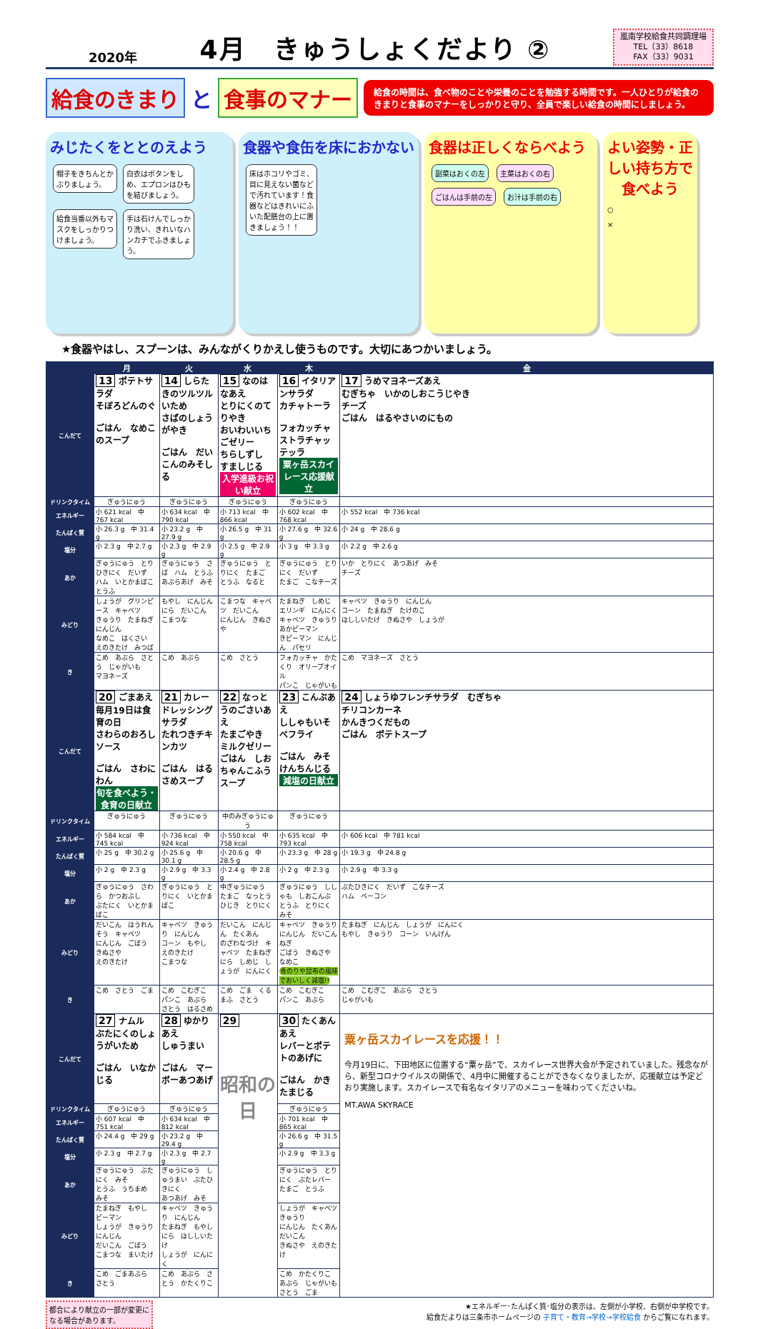2020年 4月　きゅうしょくだより ②
嵐南学校給食共同調理場
TEL（33）8618
FAX（33）9031
給食のきまり と 食事のマナー
給食の時間は、食べ物のことや栄養のことを勉強する時間です。一人ひとりが給食のきまりと食事のマナーをしっかりと守り、全員で楽しい給食の時間にしましょう。
みじたくをととのえよう
帽子をきちんとかぶりましょう。 白衣はボタンをしめ、エプロンはひもを結びましょう。
給食当番以外もマスクをしっかりつけましょう。 手は石けんでしっかり洗い、きれいなハンカチでふきましょう。
食器や食缶を床におかない
床はホコリやゴミ、目に見えない菌などで汚れています！食器などはきれいにふいた配膳台の上に置きましょう！！
食器は正しくならべよう
副菜はおくの左 主菜はおくの右
ごはんは手前の左 お汁は手前の右
よい姿勢・正しい持ち方で食べよう
○
×
★食器やはし、スプーンは、みんながくりかえし使うものです。大切にあつかいましょう。
| | 月 | 火 | 水 | 木 | 金 |
| --- | --- | --- | --- | --- | --- |
| こんだて | 13 ポテトサラダ そぼろどんのぐ ごはん なめこのスープ | 14 しらたきのツルツルいため さばのしょうがやき ごはん だいこんのみそしる | 15 なのはなあえ とりにくのてりやき おいわいいちごゼリー ちらしずし すましじる 入学進級お祝い献立 | 16 イタリアンサラダ カチャトーラ フォカッチャ ストラチャッテッラ 粟ヶ岳スカイレース応援献立 | 17 うめマヨネーズあえ むぎちゃ いかのしおこうじやき チーズ ごはん はるやさいのにもの |
| ドリンクタイム | ぎゅうにゅう | ぎゅうにゅう | ぎゅうにゅう | ぎゅうにゅう | |
| エネルギー | 小 621 kcal 中 767 kcal | 小 634 kcal 中 790 kcal | 小 713 kcal 中 866 kcal | 小 602 kcal 中 768 kcal | 小 552 kcal 中 736 kcal |
| たんぱく質 | 小 26.3 g 中 31.4 g | 小 23.2 g 中 27.9 g | 小 26.5 g 中 31 g | 小 27.6 g 中 32.6 g | 小 24 g 中 28.6 g |
| 塩分 | 小 2.3 g 中 2.7 g | 小 2.3 g 中 2.9 g | 小 2.5 g 中 2.9 g | 小 3 g 中 3.3 g | 小 2.2 g 中 2.6 g |
| あか | ぎゅうにゅう とりひきにく だいず ハム いとかまぼこ とうふ | ぎゅうにゅう さば ハム とうふ あぶらあげ みそ | ぎゅうにゅう とりにく たまご とうふ なると | ぎゅうにゅう とりにく だいず たまご こなチーズ | いか とりにく あつあげ みそ チーズ |
| みどり | しょうが グリンピース キャベツ きゅうり たまねぎ にんじん なめこ はくさい えのきたけ みつば | もやし にんじん にら だいこん こまつな | こまつな キャベツ だいこん にんじん きぬさや | たまねぎ しめじ エリンギ にんにく キャベツ きゅうり あかピーマン きピーマン にんじん パセリ | キャベツ きゅうり にんじん コーン たまねぎ たけのこ ほししいたけ きぬさや しょうが |
| き | こめ あぶら さとう じゃがいも マヨネーズ | こめ あぶら | こめ さとう | フォカッチャ かたくり オリーブオイル パンこ じゃがいも | こめ マヨネーズ さとう |
| こんだて | 20 ごまあえ 毎月19日は食育の日 さわらのおろしソース ごはん さわにわん 旬を食べよう・食育の日献立 | 21 カレードレッシングサラダ たれつきチキンカツ ごはん はるさめスープ | 22 なっとうのごさいあえ たまごやき ミルクゼリー ごはん しおちゃんこふうスープ | 23 こんぶあえ ししゃもいそべフライ ごはん みそけんちんじる 減塩の日献立 | 24 しょうゆフレンチサラダ むぎちゃ チリコンカーネ かんきつくだもの ごはん ポテトスープ |
| ドリンクタイム | ぎゅうにゅう | ぎゅうにゅう | 中のみぎゅうにゅう | ぎゅうにゅう | |
| エネルギー | 小 584 kcal 中 745 kcal | 小 736 kcal 中 924 kcal | 小 550 kcal 中 758 kcal | 小 635 kcal 中 793 kcal | 小 606 kcal 中 781 kcal |
| たんぱく質 | 小 25 g 中 30.2 g | 小 25.6 g 中 30.1 g | 小 20.6 g 中 28.5 g | 小 23.3 g 中 28 g | 小 19.3 g 中 24.8 g |
| 塩分 | 小 2 g 中 2.3 g | 小 2.9 g 中 3.3 g | 小 2.4 g 中 2.8 g | 小 2 g 中 2.3 g | 小 2.9 g 中 3.3 g |
| あか | ぎゅうにゅう さわら かつおぶし ぶたにく いとかまぼこ | ぎゅうにゅう とりにく いとかまぼこ | 中ぎゅうにゅう たまご なっとう ひじき とりにく | ぎゅうにゅう ししゃも しおこんぶ とうふ とりにく みそ | ぶたひきにく だいず こなチーズ ハム ベーコン |
| みどり | だいこん ほうれんそう キャベツ にんじん ごぼう きぬさや えのきたけ | キャベツ きゅうり にんじん コーン もやし えのきたけ こまつな | だいこん にんじん たくあん のざわなづけ キャベツ たまねぎ にら しめじ しょうが にんにく | キャベツ きゅうり にんじん だいこん ねぎ ごぼう きぬさや なめこ 青のりや昆布の風味でおいしく減塩!! | たまねぎ にんじん しょうが にんにく もやし きゅうり コーン いんげん |
| き | こめ さとう ごま | こめ こむぎこ パンこ あぶら さとう はるさめ | こめ ごま くるまふ さとう | こめ こむぎこ パンこ あぶら | こめ こむぎこ あぶら さとう じゃがいも |
| こんだて | 27 ナムル ぶたにくのしょうがいため ごはん いなかじる | 28 ゆかりあえ しゅうまい ごはん マーボーあつあげ | 29 昭和の日 | 30 たくあんあえ レバーとポテトのあげに ごはん かきたまじる | 粟ヶ岳スカイレースを応援！！ 今月19日に、下田地区に位置する“粟ヶ岳”で、スカイレース世界大会が予定されていました。残念ながら、新型コロナウイルスの関係で、4月中に開催することができなくなりましたが、応援献立は予定どおり実施します。スカイレースで有名なイタリアのメニューを味わってくださいね。 MT.AWA SKYRACE |
| ドリンクタイム | ぎゅうにゅう | ぎゅうにゅう | | ぎゅうにゅう | |
| エネルギー | 小 607 kcal 中 751 kcal | 小 634 kcal 中 812 kcal | | 小 701 kcal 中 865 kcal | |
| たんぱく質 | 小 24.4 g 中 29 g | 小 23.2 g 中 29.4 g | | 小 26.6 g 中 31.5 g | |
| 塩分 | 小 2.3 g 中 2.7 g | 小 2.3 g 中 2.7 g | | 小 2.9 g 中 3.3 g | |
| あか | ぎゅうにゅう ぶたにく みそ とうふ うちまめ みそ | ぎゅうにゅう しゅうまい ぶたひきにく あつあげ みそ | | ぎゅうにゅう とりにく ぶたレバー たまご とうふ | |
| みどり | たまねぎ もやし ピーマン しょうが きゅうり にんじん だいこん ごぼう こまつな まいたけ | キャベツ きゅうり にんじん たまねぎ もやし にら ほししいたけ しょうが にんにく | | しょうが キャベツ きゅうり にんじん たくあん だいこん きぬさや えのきたけ | |
| き | こめ ごまあぶら さとう | こめ あぶら さとう かたくりこ | | こめ かたくりこ あぶら じゃがいも さとう ごま | |
都合により献立の一部が変更になる場合があります。 ★エネルギー･たんぱく質･塩分の表示は、左側が小学校、右側が中学校です。
給食だよりは三条市ホームページの 子育て・教育→学校→学校給食 からご覧になれます。